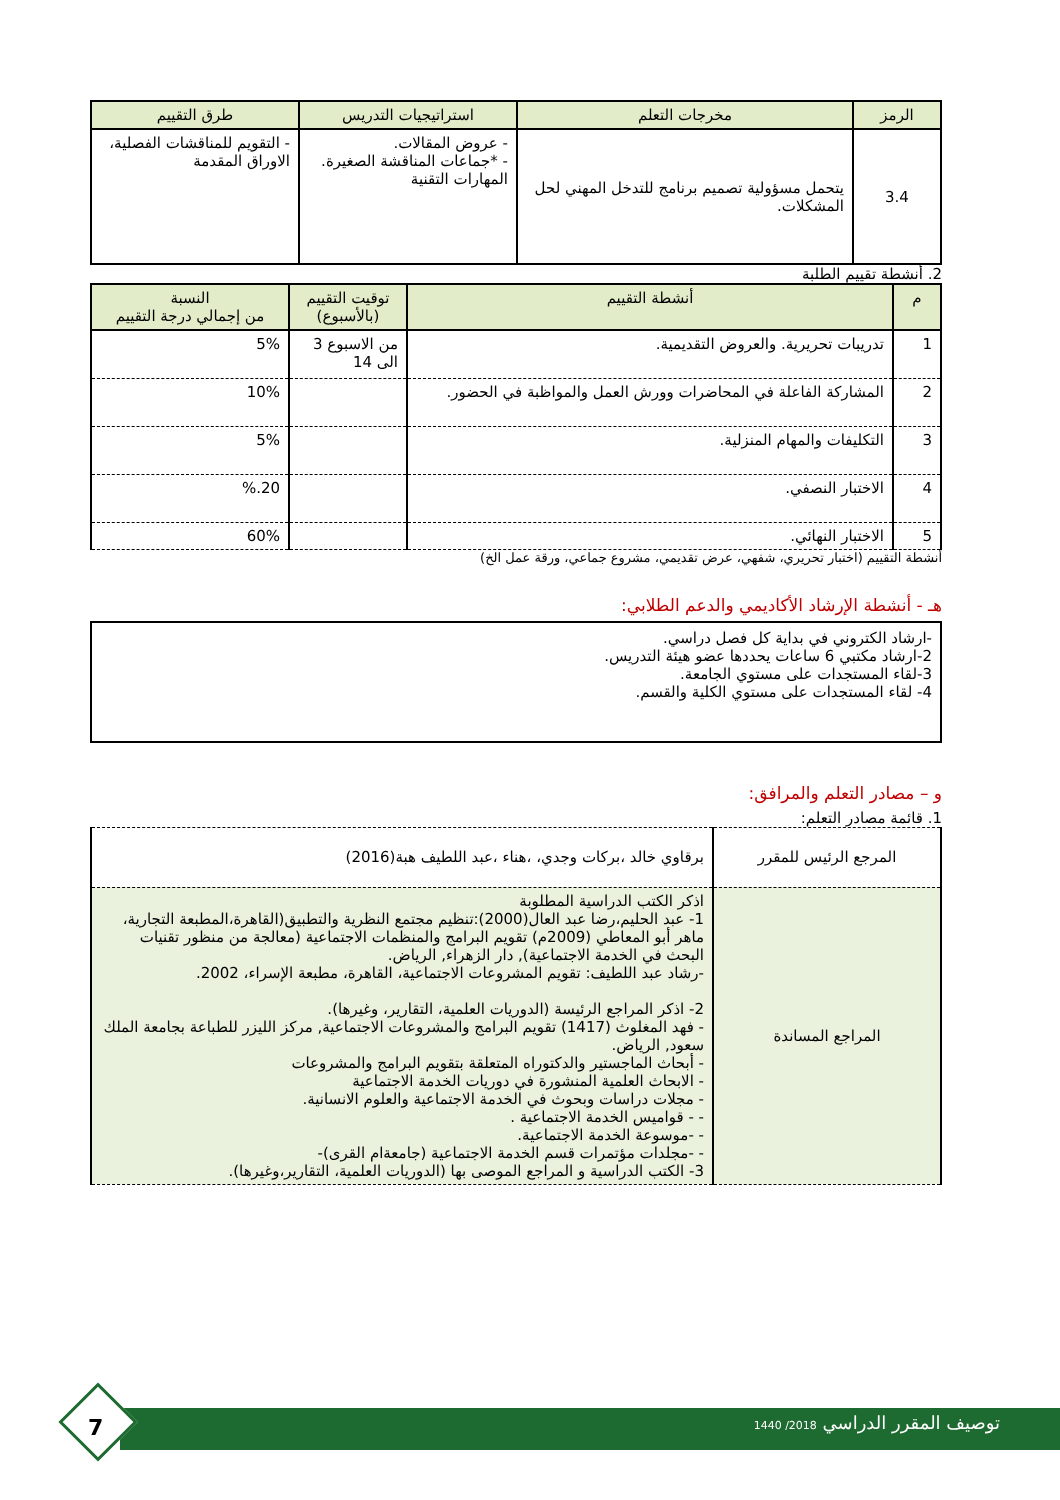| الرمز | مخرجات التعلم | استراتيجيات التدريس | طرق التقييم |
| --- | --- | --- | --- |
| 3.4 | يتحمل مسؤولية تصميم برنامج للتدخل المهني لحل المشكلات. | - عروض المقالات. - *جماعات المناقشة الصغيرة. المهارات التقنية | - التقويم للمناقشات الفصلية، الاوراق المقدمة |
2. أنشطة تقييم الطلبة
| م | أنشطة التقييم | توقيت التقييم (بالأسبوع) | النسبة من إجمالي درجة التقييم |
| --- | --- | --- | --- |
| 1 | تدريبات تحريرية. والعروض التقديمية. | من الاسبوع 3 الى 14 | 5% |
| 2 | المشاركة الفاعلة في المحاضرات وورش العمل والمواظبة في الحضور. | | 10% |
| 3 | التكليفات والمهام المنزلية. | | 5% |
| 4 | الاختبار النصفي. | | 20.% |
| 5 | الاختبار النهائي. | | 60% |
أنشطة التقييم (اختبار تحريري، شفهي، عرض تقديمي، مشروع جماعي، ورقة عمل الخ)
هـ - أنشطة الإرشاد الأكاديمي والدعم الطلابي:
-ارشاد الكتروني في بداية كل فصل دراسي.
2-ارشاد مكتبي 6 ساعات يحددها عضو هيئة التدريس.
3-لقاء المستجدات على مستوي الجامعة.
4- لقاء المستجدات على مستوي الكلية والقسم.
و – مصادر التعلم والمرافق:
1. قائمة مصادر التعلم:
| المرجع الرئيس للمقرر | برقاوي خالد ،بركات وجدي، ،هناء ،عبد اللطيف هبة(2016) |
| المراجع المساندة | اذكر الكتب الدراسية المطلوبة 1- عبد الحليم،رضا عبد العال(2000):تنظيم مجتمع النظرية والتطبيق(القاهرة،المطبعة التجارية، ماهر أبو المعاطي (2009م) تقويم البرامج والمنظمات الاجتماعية (معالجة من منظور تقنيات البحث في الخدمة الاجتماعية), دار الزهراء, الرياض. -رشاد عبد اللطيف: تقويم المشروعات الاجتماعية، القاهرة، مطبعة الإسراء، 2002. 2- اذكر المراجع الرئيسة (الدوريات العلمية، التقارير، وغيرها). - فهد المغلوث (1417) تقويم البرامج والمشروعات الاجتماعية, مركز الليزر للطباعة بجامعة الملك سعود, الرياض. - أبحاث الماجستير والدكتوراه المتعلقة بتقويم البرامج والمشروعات - الابحاث العلمية المنشورة في دوريات الخدمة الاجتماعية - مجلات دراسات وبحوث في الخدمة الاجتماعية والعلوم الانسانية. - - قواميس الخدمة الاجتماعية . - -موسوعة الخدمة الاجتماعية. - -مجلدات مؤتمرات قسم الخدمة الاجتماعية (جامعةام القرى)- 3- الكتب الدراسية و المراجع الموصى بها (الدوريات العلمية، التقارير،وغيرها). |
توصيف المقرر الدراسي 2018/ 1440
7